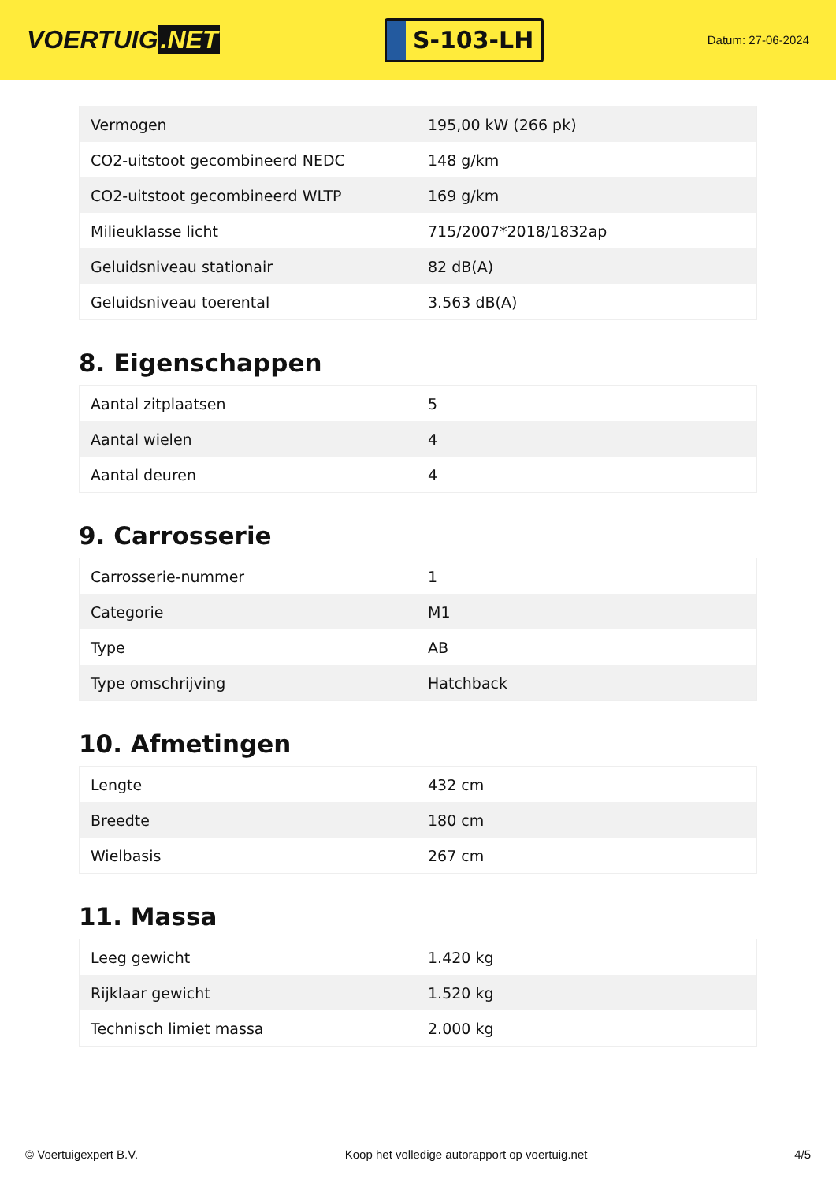VOERTUIG.NET
S-103-LH
Datum: 27-06-2024
| Vermogen | 195,00 kW (266 pk) |
| CO2-uitstoot gecombineerd NEDC | 148 g/km |
| CO2-uitstoot gecombineerd WLTP | 169 g/km |
| Milieuklasse licht | 715/2007*2018/1832ap |
| Geluidsniveau stationair | 82 dB(A) |
| Geluidsniveau toerental | 3.563 dB(A) |
8. Eigenschappen
| Aantal zitplaatsen | 5 |
| Aantal wielen | 4 |
| Aantal deuren | 4 |
9. Carrosserie
| Carrosserie-nummer | 1 |
| Categorie | M1 |
| Type | AB |
| Type omschrijving | Hatchback |
10. Afmetingen
| Lengte | 432 cm |
| Breedte | 180 cm |
| Wielbasis | 267 cm |
11. Massa
| Leeg gewicht | 1.420 kg |
| Rijklaar gewicht | 1.520 kg |
| Technisch limiet massa | 2.000 kg |
© Voertuigexpert B.V. Koop het volledige autorapport op voertuig.net 4/5